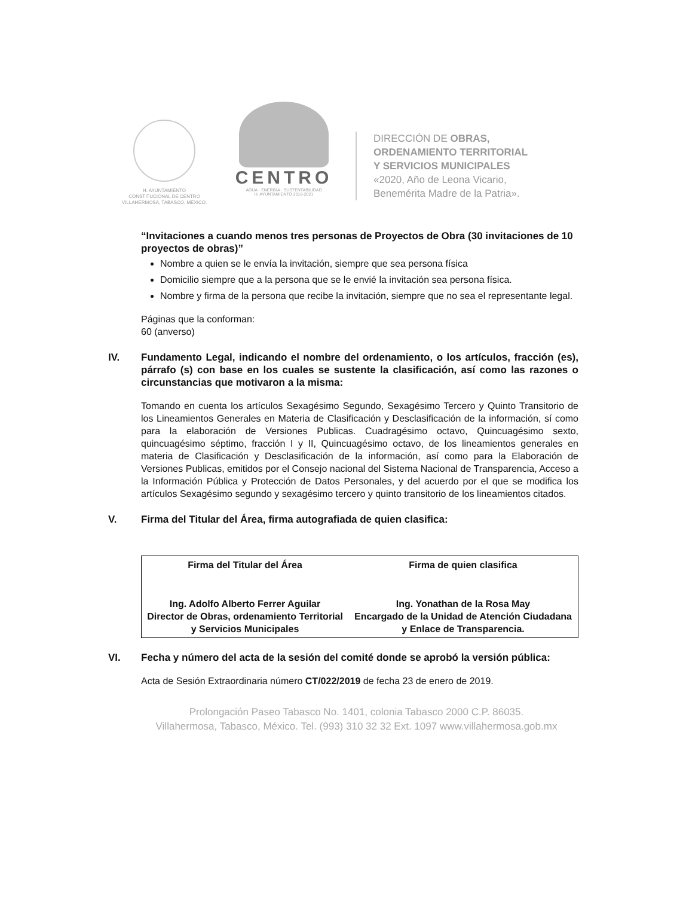H. AYUNTAMIENTO
CONSTITUCIONAL DE CENTRO
VILLAHERMOSA, TABASCO, MÉXICO.
CENTRO
AGUA · ENERGÍA · SUSTENTABILIDAD
H. AYUNTAMIENTO 2018-2021
DIRECCIÓN DE OBRAS,
ORDENAMIENTO TERRITORIAL
Y SERVICIOS MUNICIPALES
«2020, Año de Leona Vicario,
Benemérita Madre de la Patria».
“Invitaciones a cuando menos tres personas de Proyectos de Obra (30 invitaciones de 10 proyectos de obras)”
Nombre a quien se le envía la invitación, siempre que sea persona física
Domicilio siempre que a la persona que se le envié la invitación sea persona física.
Nombre y firma de la persona que recibe la invitación, siempre que no sea el representante legal.
Páginas que la conforman:
60 (anverso)
IV. Fundamento Legal, indicando el nombre del ordenamiento, o los artículos, fracción (es), párrafo (s) con base en los cuales se sustente la clasificación, así como las razones o circunstancias que motivaron a la misma:
Tomando en cuenta los artículos Sexagésimo Segundo, Sexagésimo Tercero y Quinto Transitorio de los Lineamientos Generales en Materia de Clasificación y Desclasificación de la información, sí como para la elaboración de Versiones Publicas. Cuadragésimo octavo, Quincuagésimo sexto, quincuagésimo séptimo, fracción I y II, Quincuagésimo octavo, de los lineamientos generales en materia de Clasificación y Desclasificación de la información, así como para la Elaboración de Versiones Publicas, emitidos por el Consejo nacional del Sistema Nacional de Transparencia, Acceso a la Información Pública y Protección de Datos Personales, y del acuerdo por el que se modifica los artículos Sexagésimo segundo y sexagésimo tercero y quinto transitorio de los lineamientos citados.
V. Firma del Titular del Área, firma autografiada de quien clasifica:
| Firma del Titular del Área | Firma de quien clasifica |
| Ing. Adolfo Alberto Ferrer Aguilar Director de Obras, ordenamiento Territorial y Servicios Municipales | Ing. Yonathan de la Rosa May Encargado de la Unidad de Atención Ciudadana y Enlace de Transparencia. |
VI. Fecha y número del acta de la sesión del comité donde se aprobó la versión pública:
Acta de Sesión Extraordinaria número CT/022/2019 de fecha 23 de enero de 2019.
Prolongación Paseo Tabasco No. 1401, colonia Tabasco 2000 C.P. 86035.
Villahermosa, Tabasco, México. Tel. (993) 310 32 32 Ext. 1097 www.villahermosa.gob.mx